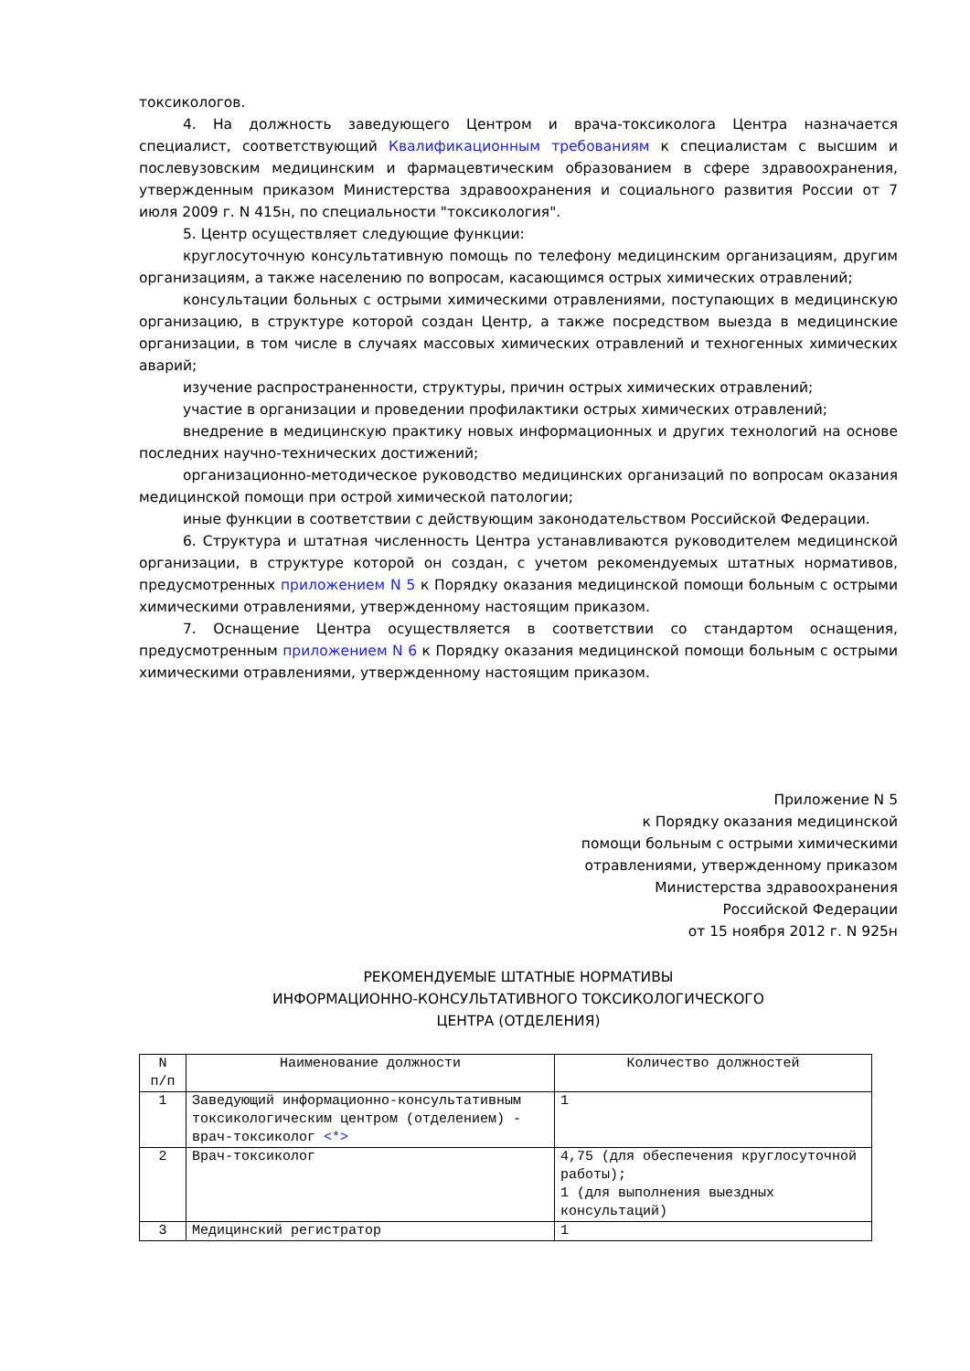токсикологов.
4. На должность заведующего Центром и врача-токсиколога Центра назначается специалист, соответствующий Квалификационным требованиям к специалистам с высшим и послевузовским медицинским и фармацевтическим образованием в сфере здравоохранения, утвержденным приказом Министерства здравоохранения и социального развития России от 7 июля 2009 г. N 415н, по специальности "токсикология".
5. Центр осуществляет следующие функции:
круглосуточную консультативную помощь по телефону медицинским организациям, другим организациям, а также населению по вопросам, касающимся острых химических отравлений;
консультации больных с острыми химическими отравлениями, поступающих в медицинскую организацию, в структуре которой создан Центр, а также посредством выезда в медицинские организации, в том числе в случаях массовых химических отравлений и техногенных химических аварий;
изучение распространенности, структуры, причин острых химических отравлений;
участие в организации и проведении профилактики острых химических отравлений;
внедрение в медицинскую практику новых информационных и других технологий на основе последних научно-технических достижений;
организационно-методическое руководство медицинских организаций по вопросам оказания медицинской помощи при острой химической патологии;
иные функции в соответствии с действующим законодательством Российской Федерации.
6. Структура и штатная численность Центра устанавливаются руководителем медицинской организации, в структуре которой он создан, с учетом рекомендуемых штатных нормативов, предусмотренных приложением N 5 к Порядку оказания медицинской помощи больным с острыми химическими отравлениями, утвержденному настоящим приказом.
7. Оснащение Центра осуществляется в соответствии со стандартом оснащения, предусмотренным приложением N 6 к Порядку оказания медицинской помощи больным с острыми химическими отравлениями, утвержденному настоящим приказом.
Приложение N 5
к Порядку оказания медицинской
помощи больным с острыми химическими
отравлениями, утвержденному приказом
Министерства здравоохранения
Российской Федерации
от 15 ноября 2012 г. N 925н
РЕКОМЕНДУЕМЫЕ ШТАТНЫЕ НОРМАТИВЫ
ИНФОРМАЦИОННО-КОНСУЛЬТАТИВНОГО ТОКСИКОЛОГИЧЕСКОГО
ЦЕНТРА (ОТДЕЛЕНИЯ)
| N п/п | Наименование должности | Количество должностей |
| 1 | Заведующий информационно-консультативным токсикологическим центром (отделением) - врач-токсиколог <*> | 1 |
| 2 | Врач-токсиколог | 4,75 (для обеспечения круглосуточной работы); 1 (для выполнения выездных консультаций) |
| 3 | Медицинский регистратор | 1 |